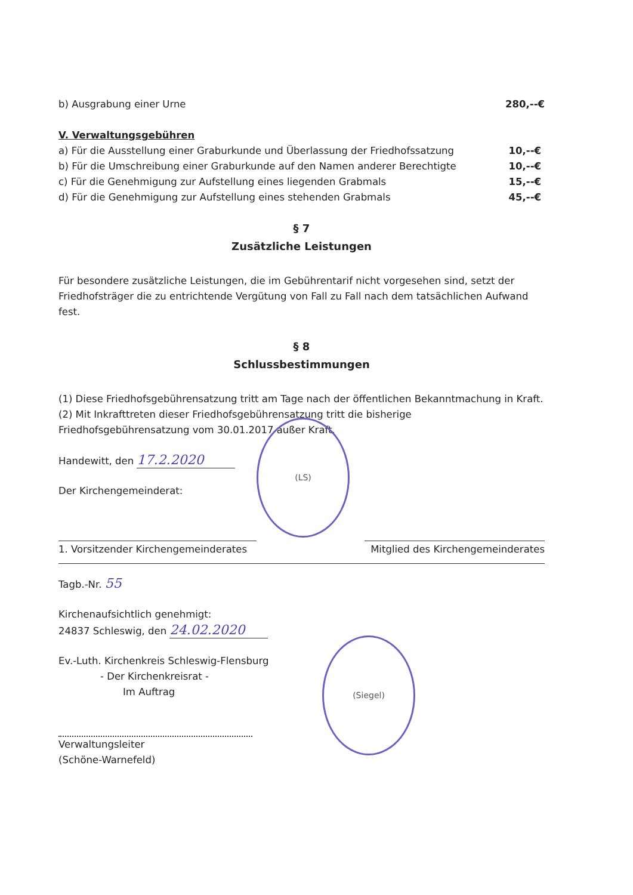b) Ausgrabung einer Urne 280,--€
V. Verwaltungsgebühren
a) Für die Ausstellung einer Graburkunde und Überlassung der Friedhofssatzung 10,--€
b) Für die Umschreibung einer Graburkunde auf den Namen anderer Berechtigte 10,--€
c) Für die Genehmigung zur Aufstellung eines liegenden Grabmals 15,--€
d) Für die Genehmigung zur Aufstellung eines stehenden Grabmals 45,--€
§ 7
Zusätzliche Leistungen
Für besondere zusätzliche Leistungen, die im Gebührentarif nicht vorgesehen sind, setzt der Friedhofsträger die zu entrichtende Vergütung von Fall zu Fall nach dem tatsächlichen Aufwand fest.
§ 8
Schlussbestimmungen
(1) Diese Friedhofsgebührensatzung tritt am Tage nach der öffentlichen Bekanntmachung in Kraft.
(2) Mit Inkrafttreten dieser Friedhofsgebührensatzung tritt die bisherige Friedhofsgebührensatzung vom 30.01.2017 außer Kraft.
Handewitt, den 17.2.2020
Der Kirchengemeinderat:
1. Vorsitzender Kirchengemeinderates
Mitglied des Kirchengemeinderates
Tagb.-Nr. 55
Kirchenaufsichtlich genehmigt:
24837 Schleswig, den 24.02.2020
Ev.-Luth. Kirchenkreis Schleswig-Flensburg
- Der Kirchenkreisrat -
Im Auftrag
Verwaltungsleiter
(Schöne-Warnefeld)
(LS)
(Siegel)